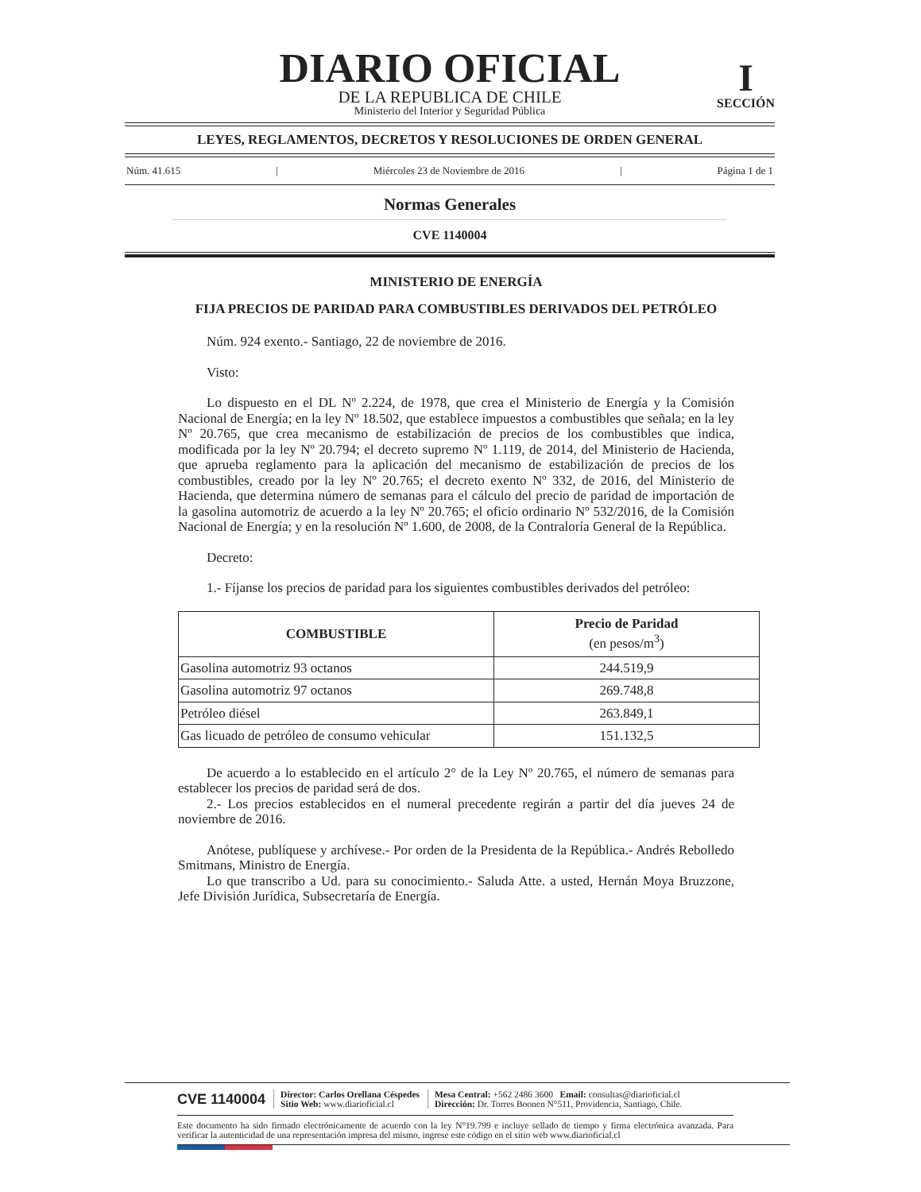I
SECCIÓN
DIARIO OFICIAL
DE LA REPUBLICA DE CHILE
Ministerio del Interior y Seguridad Pública
LEYES, REGLAMENTOS, DECRETOS Y RESOLUCIONES DE ORDEN GENERAL
Núm. 41.615 | Miércoles 23 de Noviembre de 2016 | Página 1 de 1
Normas Generales
CVE 1140004
MINISTERIO DE ENERGÍA
FIJA PRECIOS DE PARIDAD PARA COMBUSTIBLES DERIVADOS DEL PETRÓLEO
Núm. 924 exento.- Santiago, 22 de noviembre de 2016.
Visto:
Lo dispuesto en el DL Nº 2.224, de 1978, que crea el Ministerio de Energía y la Comisión Nacional de Energía; en la ley Nº 18.502, que establece impuestos a combustibles que señala; en la ley Nº 20.765, que crea mecanismo de estabilización de precios de los combustibles que indica, modificada por la ley Nº 20.794; el decreto supremo Nº 1.119, de 2014, del Ministerio de Hacienda, que aprueba reglamento para la aplicación del mecanismo de estabilización de precios de los combustibles, creado por la ley Nº 20.765; el decreto exento Nº 332, de 2016, del Ministerio de Hacienda, que determina número de semanas para el cálculo del precio de paridad de importación de la gasolina automotriz de acuerdo a la ley Nº 20.765; el oficio ordinario Nº 532/2016, de la Comisión Nacional de Energía; y en la resolución Nº 1.600, de 2008, de la Contraloría General de la República.
Decreto:
1.- Fíjanse los precios de paridad para los siguientes combustibles derivados del petróleo:
| COMBUSTIBLE | Precio de Paridad (en pesos/m<sup>3</sup>) |
| --- | --- |
| Gasolina automotriz 93 octanos | 244.519,9 |
| Gasolina automotriz 97 octanos | 269.748,8 |
| Petróleo diésel | 263.849,1 |
| Gas licuado de petróleo de consumo vehicular | 151.132,5 |
De acuerdo a lo establecido en el artículo 2° de la Ley Nº 20.765, el número de semanas para establecer los precios de paridad será de dos.
2.- Los precios establecidos en el numeral precedente regirán a partir del día jueves 24 de noviembre de 2016.
Anótese, publíquese y archívese.- Por orden de la Presidenta de la República.- Andrés Rebolledo Smitmans, Ministro de Energía.
Lo que transcribo a Ud. para su conocimiento.- Saluda Atte. a usted, Hernán Moya Bruzzone, Jefe División Jurídica, Subsecretaría de Energía.
CVE 1140004
Director: Carlos Orellana Céspedes
Sitio Web: www.diarioficial.cl
Mesa Central: +562 2486 3600 Email: consultas@diarioficial.cl
Dirección: Dr. Torres Boonen N°511, Providencia, Santiago, Chile.
Este documento ha sido firmado electrónicamente de acuerdo con la ley N°19.799 e incluye sellado de tiempo y firma electrónica avanzada. Para verificar la autenticidad de una representación impresa del mismo, ingrese este código en el sitio web www.diarioficial.cl